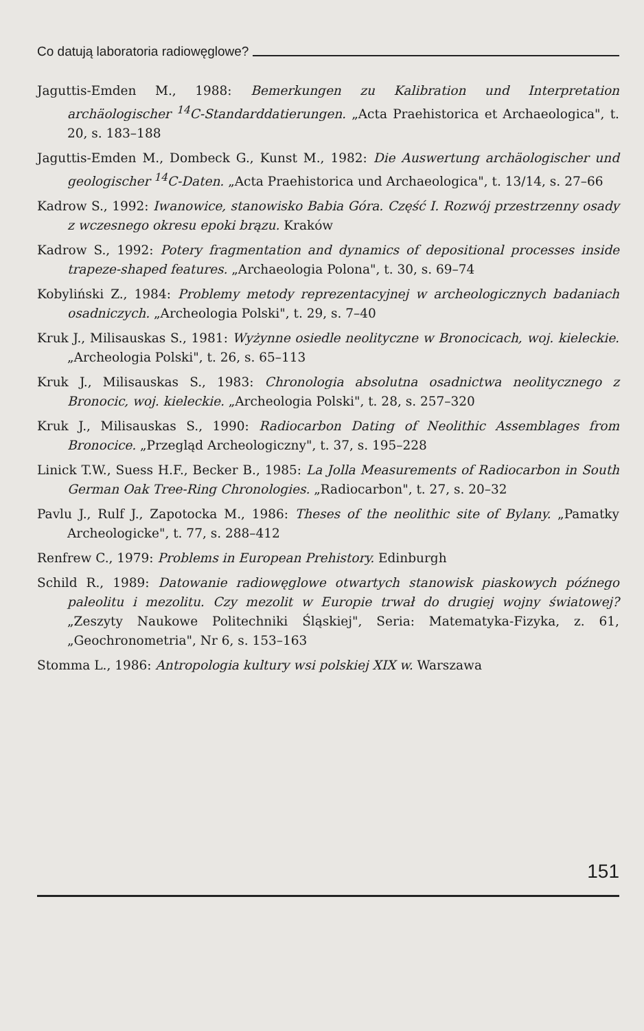Co datują laboratoria radiowęglowe?
Jaguttis-Emden M., 1988: Bemerkungen zu Kalibration und Interpretation archäologischer <sup>14</sup>C-Standarddatierungen. „Acta Praehistorica et Archaeologica", t. 20, s. 183–188
Jaguttis-Emden M., Dombeck G., Kunst M., 1982: Die Auswertung archäologischer und geologischer <sup>14</sup>C-Daten. „Acta Praehistorica und Archaeologica", t. 13/14, s. 27–66
Kadrow S., 1992: Iwanowice, stanowisko Babia Góra. Część I. Rozwój przestrzenny osady z wczesnego okresu epoki brązu. Kraków
Kadrow S., 1992: Potery fragmentation and dynamics of depositional processes inside trapeze-shaped features. „Archaeologia Polona", t. 30, s. 69–74
Kobyliński Z., 1984: Problemy metody reprezentacyjnej w archeologicznych badaniach osadniczych. „Archeologia Polski", t. 29, s. 7–40
Kruk J., Milisauskas S., 1981: Wyżynne osiedle neolityczne w Bronocicach, woj. kieleckie. „Archeologia Polski", t. 26, s. 65–113
Kruk J., Milisauskas S., 1983: Chronologia absolutna osadnictwa neolitycznego z Bronocic, woj. kieleckie. „Archeologia Polski", t. 28, s. 257–320
Kruk J., Milisauskas S., 1990: Radiocarbon Dating of Neolithic Assemblages from Bronocice. „Przegląd Archeologiczny", t. 37, s. 195–228
Linick T.W., Suess H.F., Becker B., 1985: La Jolla Measurements of Radiocarbon in South German Oak Tree-Ring Chronologies. „Radiocarbon", t. 27, s. 20–32
Pavlu J., Rulf J., Zapotocka M., 1986: Theses of the neolithic site of Bylany. „Pamatky Archeologicke", t. 77, s. 288–412
Renfrew C., 1979: Problems in European Prehistory. Edinburgh
Schild R., 1989: Datowanie radiowęglowe otwartych stanowisk piaskowych późnego paleolitu i mezolitu. Czy mezolit w Europie trwał do drugiej wojny światowej? „Zeszyty Naukowe Politechniki Śląskiej", Seria: Matematyka-Fizyka, z. 61, „Geochronometria", Nr 6, s. 153–163
Stomma L., 1986: Antropologia kultury wsi polskiej XIX w. Warszawa
151